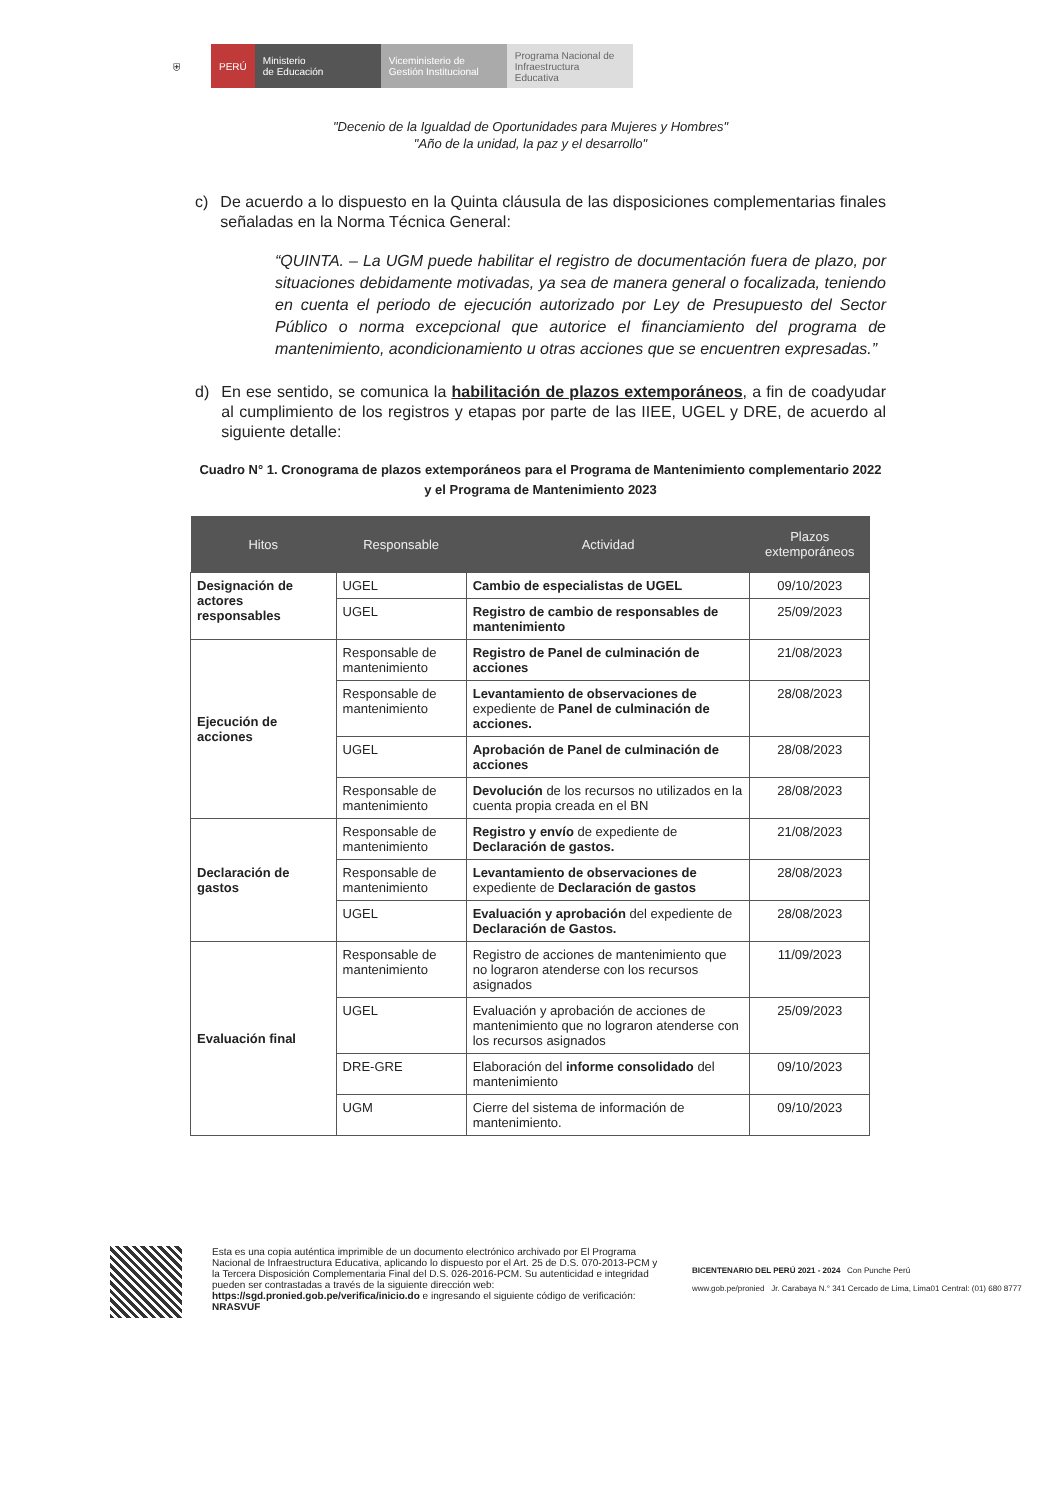⛨ PERÚ
Ministerio
de Educación
Viceministerio de
Gestión Institucional
Programa Nacional de
Infraestructura Educativa
"Decenio de la Igualdad de Oportunidades para Mujeres y Hombres"
"Año de la unidad, la paz y el desarrollo"
c) De acuerdo a lo dispuesto en la Quinta cláusula de las disposiciones complementarias finales señaladas en la Norma Técnica General:
“QUINTA. – La UGM puede habilitar el registro de documentación fuera de plazo, por situaciones debidamente motivadas, ya sea de manera general o focalizada, teniendo en cuenta el periodo de ejecución autorizado por Ley de Presupuesto del Sector Público o norma excepcional que autorice el financiamiento del programa de mantenimiento, acondicionamiento u otras acciones que se encuentren expresadas.”
d) En ese sentido, se comunica la habilitación de plazos extemporáneos, a fin de coadyudar al cumplimiento de los registros y etapas por parte de las IIEE, UGEL y DRE, de acuerdo al siguiente detalle:
Cuadro N° 1. Cronograma de plazos extemporáneos para el Programa de Mantenimiento complementario 2022 y el Programa de Mantenimiento 2023
| Hitos | Responsable | Actividad | Plazos extemporáneos |
| --- | --- | --- | --- |
| Designación de actores responsables | UGEL | Cambio de especialistas de UGEL | 09/10/2023 |
| | UGEL | Registro de cambio de responsables de mantenimiento | 25/09/2023 |
| Ejecución de acciones | Responsable de mantenimiento | Registro de Panel de culminación de acciones | 21/08/2023 |
| | Responsable de mantenimiento | Levantamiento de observaciones de expediente de Panel de culminación de acciones. | 28/08/2023 |
| | UGEL | Aprobación de Panel de culminación de acciones | 28/08/2023 |
| | Responsable de mantenimiento | Devolución de los recursos no utilizados en la cuenta propia creada en el BN | 28/08/2023 |
| Declaración de gastos | Responsable de mantenimiento | Registro y envío de expediente de Declaración de gastos. | 21/08/2023 |
| | Responsable de mantenimiento | Levantamiento de observaciones de expediente de Declaración de gastos | 28/08/2023 |
| | UGEL | Evaluación y aprobación del expediente de Declaración de Gastos. | 28/08/2023 |
| Evaluación final | Responsable de mantenimiento | Registro de acciones de mantenimiento que no lograron atenderse con los recursos asignados | 11/09/2023 |
| | UGEL | Evaluación y aprobación de acciones de mantenimiento que no lograron atenderse con los recursos asignados | 25/09/2023 |
| | DRE-GRE | Elaboración del informe consolidado del mantenimiento | 09/10/2023 |
| | UGM | Cierre del sistema de información de mantenimiento. | 09/10/2023 |
Esta es una copia auténtica imprimible de un documento electrónico archivado por El Programa Nacional de Infraestructura Educativa, aplicando lo dispuesto por el Art. 25 de D.S. 070-2013-PCM y la Tercera Disposición Complementaria Final del D.S. 026-2016-PCM. Su autenticidad e integridad pueden ser contrastadas a través de la siguiente dirección web: https://sgd.pronied.gob.pe/verifica/inicio.do e ingresando el siguiente código de verificación: NRASVUF
BICENTENARIO DEL PERÚ 2021 - 2024 Con Punche Perú
www.gob.pe/pronied Jr. Carabaya N.° 341 Cercado de Lima, Lima01 Central: (01) 680 8777